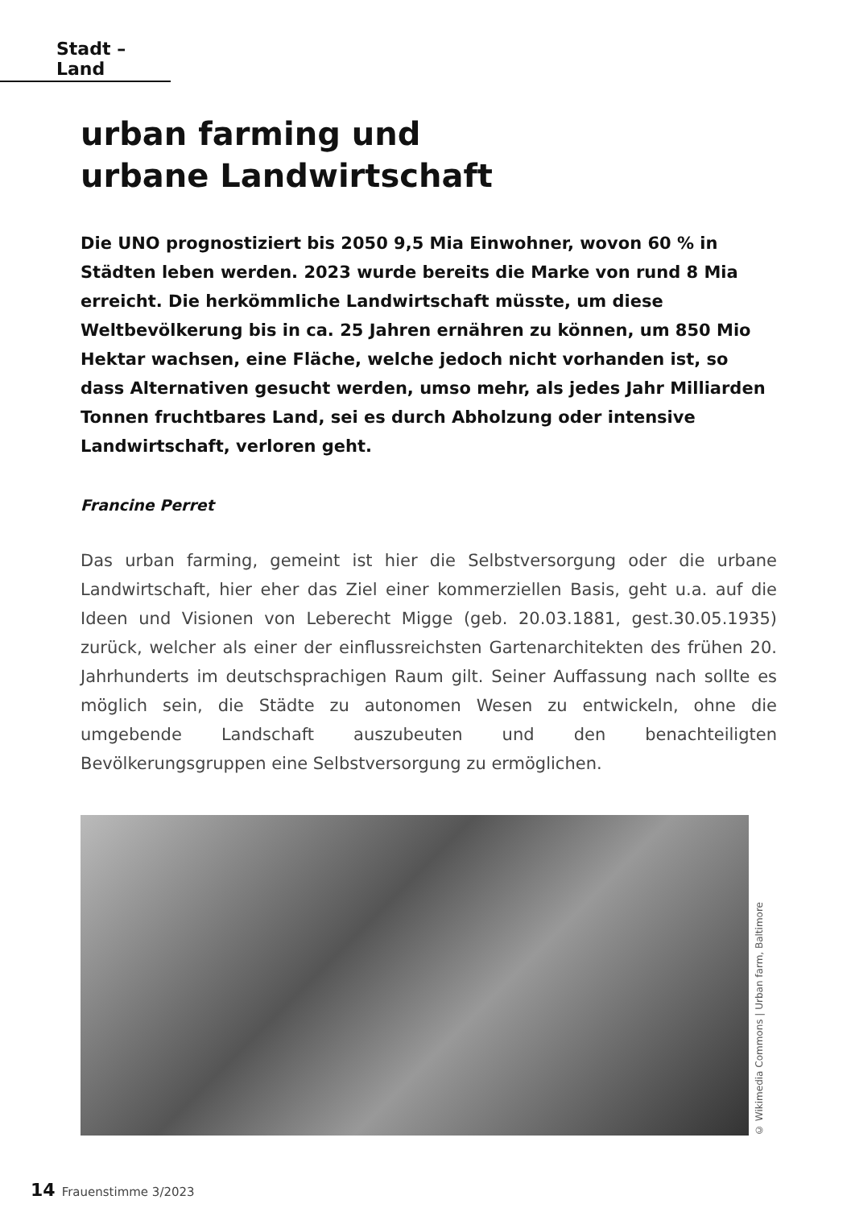Stadt – Land
urban farming und
urbane Landwirtschaft
Die UNO prognostiziert bis 2050 9,5 Mia Einwohner, wovon 60 % in Städten leben werden. 2023 wurde bereits die Marke von rund 8 Mia erreicht. Die herkömmliche Landwirtschaft müsste, um diese Weltbevölkerung bis in ca. 25 Jahren ernähren zu können, um 850 Mio Hektar wachsen, eine Fläche, welche jedoch nicht vorhanden ist, so dass Alternativen gesucht werden, umso mehr, als jedes Jahr Milliarden Tonnen fruchtbares Land, sei es durch Abholzung oder intensive Landwirtschaft, verloren geht.
Francine Perret
Das urban farming, gemeint ist hier die Selbstversorgung oder die urbane Landwirtschaft, hier eher das Ziel einer kommerziellen Basis, geht u.a. auf die Ideen und Visionen von Leberecht Migge (geb. 20.03.1881, gest.30.05.1935) zurück, welcher als einer der einflussreichsten Gartenarchitekten des frühen 20. Jahrhunderts im deutschsprachigen Raum gilt. Seiner Auffassung nach sollte es möglich sein, die Städte zu autonomen Wesen zu entwickeln, ohne die umgebende Landschaft auszubeuten und den benachteiligten Bevölkerungsgruppen eine Selbstversorgung zu ermöglichen.
© Wikimedia Commons | Urban farm, Baltimore
14 Frauenstimme 3/2023